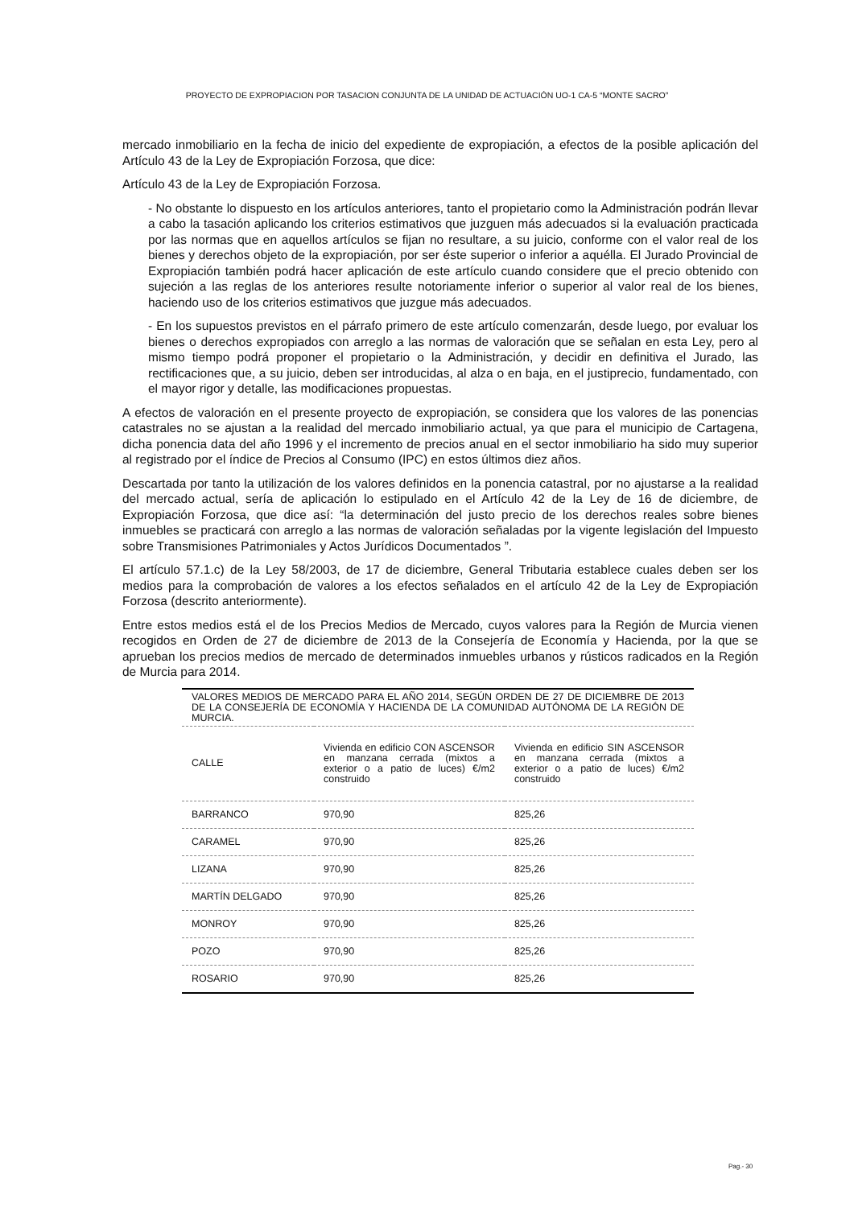PROYECTO DE EXPROPIACION POR TASACION CONJUNTA DE LA UNIDAD DE ACTUACIÓN UO-1 CA-5 “MONTE SACRO”
mercado inmobiliario en la fecha de inicio del expediente de expropiación, a efectos de la posible aplicación del Artículo 43 de la Ley de Expropiación Forzosa, que dice:
Artículo 43 de la Ley de Expropiación Forzosa.
- No obstante lo dispuesto en los artículos anteriores, tanto el propietario como la Administración podrán llevar a cabo la tasación aplicando los criterios estimativos que juzguen más adecuados si la evaluación practicada por las normas que en aquellos artículos se fijan no resultare, a su juicio, conforme con el valor real de los bienes y derechos objeto de la expropiación, por ser éste superior o inferior a aquélla. El Jurado Provincial de Expropiación también podrá hacer aplicación de este artículo cuando considere que el precio obtenido con sujeción a las reglas de los anteriores resulte notoriamente inferior o superior al valor real de los bienes, haciendo uso de los criterios estimativos que juzgue más adecuados.
- En los supuestos previstos en el párrafo primero de este artículo comenzarán, desde luego, por evaluar los bienes o derechos expropiados con arreglo a las normas de valoración que se señalan en esta Ley, pero al mismo tiempo podrá proponer el propietario o la Administración, y decidir en definitiva el Jurado, las rectificaciones que, a su juicio, deben ser introducidas, al alza o en baja, en el justiprecio, fundamentado, con el mayor rigor y detalle, las modificaciones propuestas.
A efectos de valoración en el presente proyecto de expropiación, se considera que los valores de las ponencias catastrales no se ajustan a la realidad del mercado inmobiliario actual, ya que para el municipio de Cartagena, dicha ponencia data del año 1996 y el incremento de precios anual en el sector inmobiliario ha sido muy superior al registrado por el índice de Precios al Consumo (IPC) en estos últimos diez años.
Descartada por tanto la utilización de los valores definidos en la ponencia catastral, por no ajustarse a la realidad del mercado actual, sería de aplicación lo estipulado en el Artículo 42 de la Ley de 16 de diciembre, de Expropiación Forzosa, que dice así: “la determinación del justo precio de los derechos reales sobre bienes inmuebles se practicará con arreglo a las normas de valoración señaladas por la vigente legislación del Impuesto sobre Transmisiones Patrimoniales y Actos Jurídicos Documentados ”.
El artículo 57.1.c) de la Ley 58/2003, de 17 de diciembre, General Tributaria establece cuales deben ser los medios para la comprobación de valores a los efectos señalados en el artículo 42 de la Ley de Expropiación Forzosa (descrito anteriormente).
Entre estos medios está el de los Precios Medios de Mercado, cuyos valores para la Región de Murcia vienen recogidos en Orden de 27 de diciembre de 2013 de la Consejería de Economía y Hacienda, por la que se aprueban los precios medios de mercado de determinados inmuebles urbanos y rústicos radicados en la Región de Murcia para 2014.
| VALORES MEDIOS DE MERCADO PARA EL AÑO 2014, SEGÚN ORDEN DE 27 DE DICIEMBRE DE 2013 DE LA CONSEJERÍA DE ECONOMÍA Y HACIENDA DE LA COMUNIDAD AUTÓNOMA DE LA REGIÓN DE MURCIA. | | |
| CALLE | Vivienda en edificio CON ASCENSOR en manzana cerrada (mixtos a exterior o a patio de luces) €/m2 construido | Vivienda en edificio SIN ASCENSOR en manzana cerrada (mixtos a exterior o a patio de luces) €/m2 construido |
| BARRANCO | 970,90 | 825,26 |
| CARAMEL | 970,90 | 825,26 |
| LIZANA | 970,90 | 825,26 |
| MARTÍN DELGADO | 970,90 | 825,26 |
| MONROY | 970,90 | 825,26 |
| POZO | 970,90 | 825,26 |
| ROSARIO | 970,90 | 825,26 |
Pag.- 30